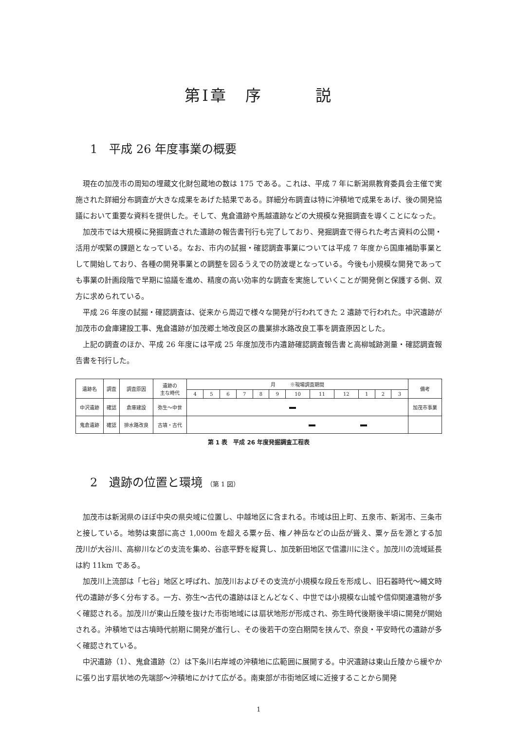第Ⅰ章　序　　　説
1　平成 26 年度事業の概要
現在の加茂市の周知の埋蔵文化財包蔵地の数は 175 である。これは、平成 7 年に新潟県教育委員会主催で実施された詳細分布調査が大きな成果をあげた結果である。詳細分布調査は特に沖積地で成果をあげ、後の開発協議において重要な資料を提供した。そして、鬼倉遺跡や馬越遺跡などの大規模な発掘調査を導くことになった。
加茂市では大規模に発掘調査された遺跡の報告書刊行も完了しており、発掘調査で得られた考古資料の公開・活用が喫緊の課題となっている。なお、市内の試掘・確認調査事業については平成 7 年度から国庫補助事業として開始しており、各種の開発事業との調整を図るうえでの防波堤となっている。今後も小規模な開発であっても事業の計画段階で早期に協議を進め、精度の高い効率的な調査を実施していくことが開発側と保護する側、双方に求められている。
平成 26 年度の試掘・確認調査は、従来から周辺で様々な開発が行われてきた 2 遺跡で行われた。中沢遺跡が加茂市の倉庫建設工事、鬼倉遺跡が加茂郷土地改良区の農業排水路改良工事を調査原因とした。
上記の調査のほか、平成 26 年度には平成 25 年度加茂市内遺跡確認調査報告書と高柳城跡測量・確認調査報告書を刊行した。
| 遺跡名 | 調査 | 調査原因 | 遺跡の 主な時代 | 月 ※現場調査期間 | | | | | | | | | | | | 備考 |
| --- | --- | --- | --- | --- | --- | --- | --- | --- | --- | --- | --- | --- | --- | --- | --- | --- |
| | | | | 4 | 5 | 6 | 7 | 8 | 9 | 10 | 11 | 12 | 1 | 2 | 3 | |
| 中沢遺跡 | 確認 | 倉庫建設 | 弥生～中世 | | | | | | | | | | | | | 加茂市事業 |
| 鬼倉遺跡 | 確認 | 排水路改良 | 古墳・古代 | | | | | | | | | | | | | |
第 1 表　平成 26 年度発掘調査工程表
2　遺跡の位置と環境 （第 1 図）
加茂市は新潟県のほぼ中央の県央域に位置し、中越地区に含まれる。市域は田上町、五泉市、新潟市、三条市と接している。地勢は東部に高さ 1,000m を超える粟ヶ岳、権ノ神岳などの山岳が聳え、粟ヶ岳を源とする加茂川が大谷川、高柳川などの支流を集め、谷底平野を縦貫し、加茂新田地区で信濃川に注ぐ。加茂川の流域延長は約 11km である。
加茂川上流部は「七谷」地区と呼ばれ、加茂川およびその支流が小規模な段丘を形成し、旧石器時代～縄文時代の遺跡が多く分布する。一方、弥生～古代の遺跡はほとんどなく、中世では小規模な山城や信仰関連遺物が多く確認される。加茂川が東山丘陵を抜けた市街地域には扇状地形が形成され、弥生時代後期後半頃に開発が開始される。沖積地では古墳時代前期に開発が進行し、その後若干の空白期間を挟んで、奈良・平安時代の遺跡が多く確認されている。
中沢遺跡（1）、鬼倉遺跡（2）は下条川右岸域の沖積地に広範囲に展開する。中沢遺跡は東山丘陵から緩やかに張り出す扇状地の先端部～沖積地にかけて広がる。南東部が市街地区域に近接することから開発
1